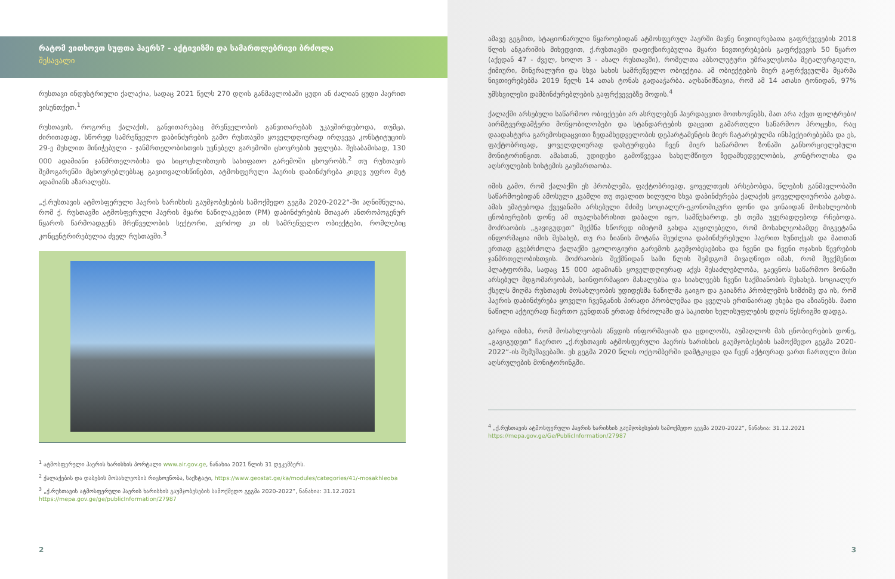რატომ ვითხოვთ სუფთა ჰაერს? - აქტივიზმი და სამართლებრივი ბრძოლა
შესავალი
რუსთავი ინდუსტრიული ქალაქია, სადაც 2021 წელს 270 დღის განმავლობაში ცუდი ან ძალიან ცუდი ჰაერით ვისუნთქეთ.<sup>1</sup>
რუსთავის, როგორც ქალაქის, განვითარებაც მრეწველობის განვითარებას უკავშირდებოდა, თუმცა, ძირითადად, სწორედ სამრეწველო დაბინძურების გამო რუსთავში ყოველდღიურად ირღვევა კონსტიტუციის 29-ე მუხლით მინიჭებული - ჯანმრთელობისთვის უვნებელ გარემოში ცხოვრების უფლება. შესაბამისად, 130 000 ადამიანი ჯანმრთელობისა და სიცოცხლისთვის სახიფათო გარემოში ცხოვრობს.<sup>2</sup> თუ რუსთავის შემოგარენში მცხოვრებლებსაც გავითვალისწინებთ, ატმოსფერული ჰაერის დაბინძურება კიდევ უფრო მეტ ადამიანს აზარალებს.
„ქ.რუსთავის ატმოსფერული ჰაერის ხარისხის გაუმჯობესების სამოქმედო გეგმა 2020-2022“-ში აღნიშნულია, რომ ქ. რუსთავში ატმოსფერული ჰაერის მყარი ნაწილაკებით (PM) დაბინძურების მთავარ ანთროპოგენურ წყაროს წარმოადგენს მრეწველობის სექტორი, კერძოდ კი ის სამრეწველო ობიექტები, რომლებიც კონცენტრირებულია ძველ რუსთავში.<sup>3</sup>
<sup>1</sup> ატმოსფერული ჰაერის ხარისხის პორტალი www.air.gov.ge, ნანახია 2021 წლის 31 დეკემბერს.
<sup>2</sup> ქალაქების და დაბების მოსახლეობის რიცხოვნობა, საქსტატი, https://www.geostat.ge/ka/modules/categories/41/-mosakhleoba
<sup>3</sup> „ქ.რუსთავის ატმოსფერული ჰაერის ხარისხის გაუმჯობესების სამოქმედო გეგმა 2020-2022“, ნანახია: 31.12.2021 https://mepa.gov.ge/ge/publicInformation/27987
2
ამავე გეგმით, სტაციონარული წყაროებიდან ატმოსფერულ ჰაერში მავნე ნივთიერებათა გაფრქვევების 2018 წლის ანგარიშის მიხედვით, ქ.რუსთავში დაფიქსირებულია მყარი ნივთიერებების გაფრქვევის 50 წყარო (აქედან 47 - ძველ, ხოლო 3 - ახალ რუსთავში), რომელთა აბსოლუტური უმრავლესობა მეტალურგიული, ქიმიური, მინერალური და სხვა სახის სამრეწველო ობიექტია. ამ ობიექტების მიერ გაფრქვეულმა მყარმა ნივთიერებებმა 2019 წელს 14 ათას ტონას გადააჭარბა. აღსანიშნავია, რომ ამ 14 ათასი ტონიდან, 97% უმსხვილესი დამბინძურებლების გაფრქვევებზე მოდის.<sup>4</sup>
ქალაქში არსებული საწარმოო ობიექტები არ ასრულებენ ჰაერდაცვით მოთხოვნებს, მათ არა აქვთ ფილტრები/აირმტვერდამჭერი მოწყობილობები და სტანდარტების დაცვით გამართული საწარმოო პროცესი, რაც დაადასტურა გარემოსდაცვითი ზედამხედველობის დეპარტამენტის მიერ ჩატარებულმა ინსპექტირებებმა და ეს, ფაქტობრივად, ყოველდღიურად დასტურდება ჩვენ მიერ საწარმოო ზონაში განხორციელებული მონიტორინგით. ამასთან, უდიდესი გამოწვევაა სახელმწიფო ზედამხედველობის, კონტროლისა და აღსრულების სისტემის გაუმართაობა.
იმის გამო, რომ ქალაქში ეს პრობლემა, ფაქტობრივად, ყოველთვის არსებობდა, წლების განმავლობაში საწარმოებიდან ამოსული კვამლი თუ თვალით ხილული სხვა დაბინძურება ქალაქის ყოველდღიურობა გახდა. ამას ემატებოდა ქვეყანაში არსებული მძიმე სოციალურ-ეკონომიკური ფონი და ვინაიდან მოსახლეობის ცნობიერების დონე ამ თვალსაზრისით დაბალი იყო, სამწუხაროდ, ეს თემა უყურადღებოდ რჩებოდა. მოძრაობის „გავიგუდეთ“ შექმნა სწორედ იმიტომ გახდა აუცილებელი, რომ მოსახლეობამდე მიგვეტანა ინფორმაცია იმის შესახებ, თუ რა ზიანის მოტანა შეუძლია დაბინძურებული ჰაერით სუნთქვას და მათთან ერთად გვებრძოლა ქალაქში ეკოლოგიური გარემოს გაუმჯობესებისა და ჩვენი და ჩვენი ოჯახის წევრების ჯანმრთელობისთვის. მოძრაობის შექმნიდან სამი წლის შემდგომ მივაღწიეთ იმას, რომ შევქმენით პლატფორმა, სადაც 15 000 ადამიანს ყოველდღიურად აქვს შესაძლებლობა, გაეცნოს საწარმოო ზონაში არსებულ მდგომარეობას, საინფორმაციო მასალებსა და სიახლეებს ჩვენი საქმიანობის შესახებ. სოციალურ ქსელს მიღმა რუსთავის მოსახლეობის უდიდესმა ნაწილმა გაიგო და გაიაზრა პრობლემის სიმძიმე და ის, რომ ჰაერის დაბინძურება ყოველი ჩვენგანის პირადი პრობლემაა და ყველას ერთნაირად ეხება და აზიანებს. მათი ნაწილი აქტიურად ჩაერთო გუნდთან ერთად ბრძოლაში და საკითხი ხელისუფლების დღის წესრიგში დადგა.
გარდა იმისა, რომ მოსახლეობას აწვდის ინფორმაციას და ცდილობს, აუმაღლოს მას ცნობიერების დონე, „გავიგუდეთ“ ჩაერთო „ქ.რუსთავის ატმოსფერული ჰაერის ხარისხის გაუმჯობესების სამოქმედო გეგმა 2020-2022“-ის შემუშავებაში. ეს გეგმა 2020 წლის ოქტომბერში დამტკიცდა და ჩვენ აქტიურად ვართ ჩართული მისი აღსრულების მონიტორინგში.
<sup>4</sup> „ქ.რუსთავის ატმოსფერული ჰაერის ხარისხის გაუმჯობესების სამოქმედო გეგმა 2020-2022“, ნანახია: 31.12.2021 https://mepa.gov.ge/Ge/PublicInformation/27987
3